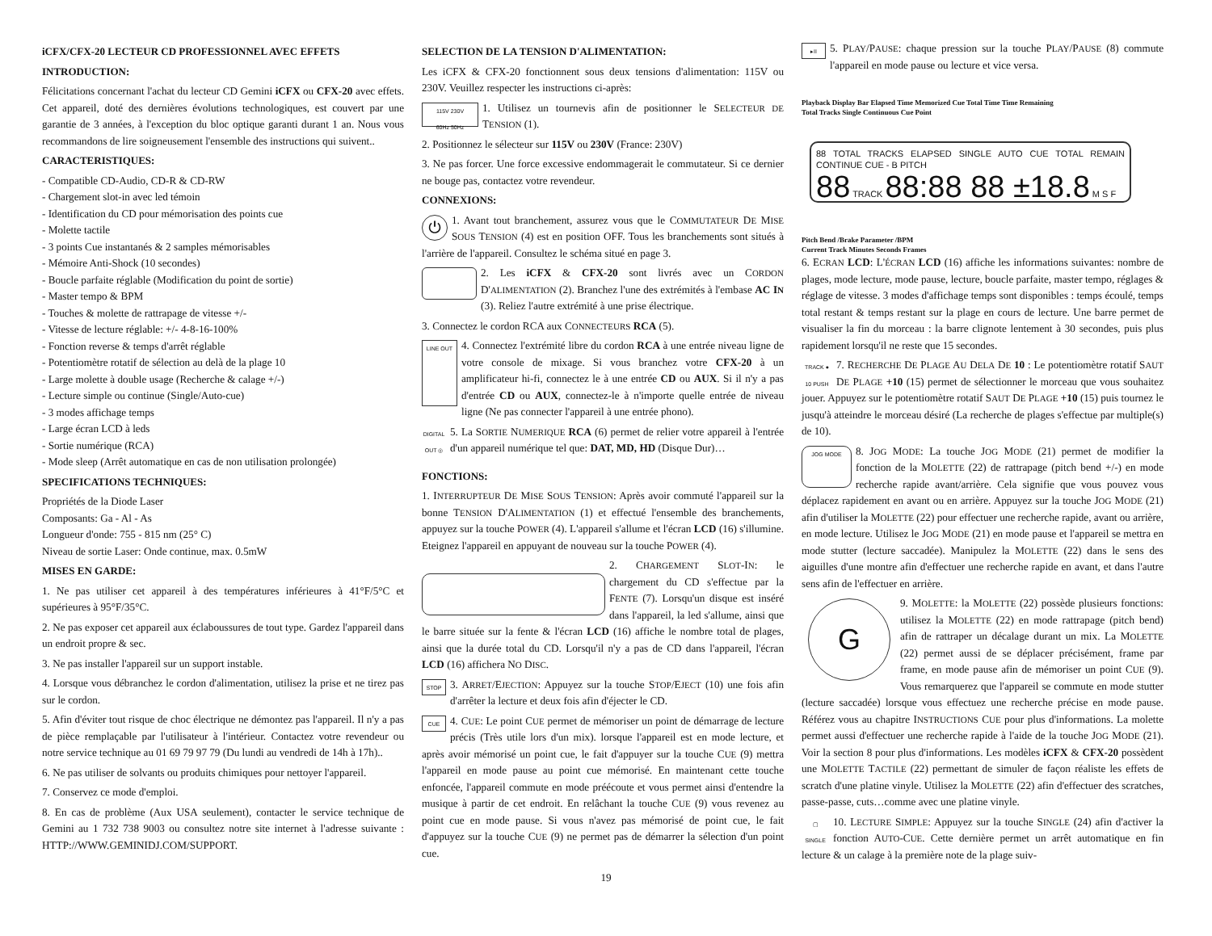iCFX/CFX-20 LECTEUR CD PROFESSIONNEL AVEC EFFETS
INTRODUCTION:
Félicitations concernant l'achat du lecteur CD Gemini iCFX ou CFX-20 avec effets. Cet appareil, doté des dernières évolutions technologiques, est couvert par une garantie de 3 années, à l'exception du bloc optique garanti durant 1 an. Nous vous recommandons de lire soigneusement l'ensemble des instructions qui suivent..
CARACTERISTIQUES:
- Compatible CD-Audio, CD-R & CD-RW
- Chargement slot-in avec led témoin
- Identification du CD pour mémorisation des points cue
- Molette tactile
- 3 points Cue instantanés & 2 samples mémorisables
- Mémoire Anti-Shock (10 secondes)
- Boucle parfaite réglable (Modification du point de sortie)
- Master tempo & BPM
- Touches & molette de rattrapage de vitesse +/-
- Vitesse de lecture réglable: +/- 4-8-16-100%
- Fonction reverse & temps d'arrêt réglable
- Potentiomètre rotatif de sélection au delà de la plage 10
- Large molette à double usage (Recherche & calage +/-)
- Lecture simple ou continue (Single/Auto-cue)
- 3 modes affichage temps
- Large écran LCD à leds
- Sortie numérique (RCA)
- Mode sleep (Arrêt automatique en cas de non utilisation prolongée)
SPECIFICATIONS TECHNIQUES:
Propriétés de la Diode Laser
Composants: Ga - Al - As
Longueur d'onde: 755 - 815 nm (25° C)
Niveau de sortie Laser: Onde continue, max. 0.5mW
MISES EN GARDE:
1. Ne pas utiliser cet appareil à des températures inférieures à 41°F/5°C et supérieures à 95°F/35°C.
2. Ne pas exposer cet appareil aux éclaboussures de tout type. Gardez l'appareil dans un endroit propre & sec.
3. Ne pas installer l'appareil sur un support instable.
4. Lorsque vous débranchez le cordon d'alimentation, utilisez la prise et ne tirez pas sur le cordon.
5. Afin d'éviter tout risque de choc électrique ne démontez pas l'appareil. Il n'y a pas de pièce remplaçable par l'utilisateur à l'intérieur. Contactez votre revendeur ou notre service technique au 01 69 79 97 79 (Du lundi au vendredi de 14h à 17h)..
6. Ne pas utiliser de solvants ou produits chimiques pour nettoyer l'appareil.
7. Conservez ce mode d'emploi.
8. En cas de problème (Aux USA seulement), contacter le service technique de Gemini au 1 732 738 9003 ou consultez notre site internet à l'adresse suivante : HTTP://WWW.GEMINIDJ.COM/SUPPORT.
SELECTION DE LA TENSION D'ALIMENTATION:
Les iCFX & CFX-20 fonctionnent sous deux tensions d'alimentation: 115V ou 230V. Veuillez respecter les instructions ci-après:
115V 230V
60Hz 50Hz 1. Utilisez un tournevis afin de positionner le SELECTEUR DE TENSION (1).
2. Positionnez le sélecteur sur 115V ou 230V (France: 230V)
3. Ne pas forcer. Une force excessive endommagerait le commutateur. Si ce dernier ne bouge pas, contactez votre revendeur.
CONNEXIONS:
⏻ 1. Avant tout branchement, assurez vous que le COMMUTATEUR DE MISE SOUS TENSION (4) est en position OFF. Tous les branchements sont situés à l'arrière de l'appareil. Consultez le schéma situé en page 3.
2. Les iCFX & CFX-20 sont livrés avec un CORDON D'ALIMENTATION (2). Branchez l'une des extrémités à l'embase AC IN (3). Reliez l'autre extrémité à une prise électrique.
3. Connectez le cordon RCA aux CONNECTEURS RCA (5).
LINE OUT 4. Connectez l'extrémité libre du cordon RCA à une entrée niveau ligne de votre console de mixage. Si vous branchez votre CFX-20 à un amplificateur hi-fi, connectez le à une entrée CD ou AUX. Si il n'y a pas d'entrée CD ou AUX, connectez-le à n'importe quelle entrée de niveau ligne (Ne pas connecter l'appareil à une entrée phono).
DIGITAL OUT ◎ 5. La SORTIE NUMERIQUE RCA (6) permet de relier votre appareil à l'entrée d'un appareil numérique tel que: DAT, MD, HD (Disque Dur)…
FONCTIONS:
1. INTERRUPTEUR DE MISE SOUS TENSION: Après avoir commuté l'appareil sur la bonne TENSION D'ALIMENTATION (1) et effectué l'ensemble des branchements, appuyez sur la touche POWER (4). L'appareil s'allume et l'écran LCD (16) s'illumine. Eteignez l'appareil en appuyant de nouveau sur la touche POWER (4).
2. CHARGEMENT SLOT-IN: le chargement du CD s'effectue par la FENTE (7). Lorsqu'un disque est inséré dans l'appareil, la led s'allume, ainsi que le barre située sur la fente & l'écran LCD (16) affiche le nombre total de plages, ainsi que la durée total du CD. Lorsqu'il n'y a pas de CD dans l'appareil, l'écran LCD (16) affichera NO DISC.
STOP 3. ARRET/EJECTION: Appuyez sur la touche STOP/EJECT (10) une fois afin d'arrêter la lecture et deux fois afin d'éjecter le CD.
CUE 4. CUE: Le point CUE permet de mémoriser un point de démarrage de lecture précis (Très utile lors d'un mix). lorsque l'appareil est en mode lecture, et après avoir mémorisé un point cue, le fait d'appuyer sur la touche CUE (9) mettra l'appareil en mode pause au point cue mémorisé. En maintenant cette touche enfoncée, l'appareil commute en mode préécoute et vous permet ainsi d'entendre la musique à partir de cet endroit. En relâchant la touche CUE (9) vous revenez au point cue en mode pause. Si vous n'avez pas mémorisé de point cue, le fait d'appuyez sur la touche CUE (9) ne permet pas de démarrer la sélection d'un point cue.
▸II 5. PLAY/PAUSE: chaque pression sur la touche PLAY/PAUSE (8) commute l'appareil en mode pause ou lecture et vice versa.
Playback Display Bar Elapsed Time Memorized Cue Total Time Time Remaining
Total Tracks Single Continuous Cue Point
88 TOTAL TRACKS ELAPSED SINGLE AUTO CUE TOTAL REMAIN CONTINUE CUE - B PITCH
88 TRACK 88:88 88 ±18.8 M S F
Pitch Bend /Brake Parameter /BPM
Current Track Minutes Seconds Frames
6. ECRAN LCD: L'ÉCRAN LCD (16) affiche les informations suivantes: nombre de plages, mode lecture, mode pause, lecture, boucle parfaite, master tempo, réglages & réglage de vitesse. 3 modes d'affichage temps sont disponibles : temps écoulé, temps total restant & temps restant sur la plage en cours de lecture. Une barre permet de visualiser la fin du morceau : la barre clignote lentement à 30 secondes, puis plus rapidement lorsqu'il ne reste que 15 secondes.
TRACK ● 10 PUSH 7. RECHERCHE DE PLAGE AU DELA DE 10 : Le potentiomètre rotatif SAUT DE PLAGE +10 (15) permet de sélectionner le morceau que vous souhaitez jouer. Appuyez sur le potentiomètre rotatif SAUT DE PLAGE +10 (15) puis tournez le jusqu'à atteindre le morceau désiré (La recherche de plages s'effectue par multiple(s) de 10).
JOG MODE 8. JOG MODE: La touche JOG MODE (21) permet de modifier la fonction de la MOLETTE (22) de rattrapage (pitch bend +/-) en mode recherche rapide avant/arrière. Cela signifie que vous pouvez vous déplacez rapidement en avant ou en arrière. Appuyez sur la touche JOG MODE (21) afin d'utiliser la MOLETTE (22) pour effectuer une recherche rapide, avant ou arrière, en mode lecture. Utilisez le JOG MODE (21) en mode pause et l'appareil se mettra en mode stutter (lecture saccadée). Manipulez la MOLETTE (22) dans le sens des aiguilles d'une montre afin d'effectuer une recherche rapide en avant, et dans l'autre sens afin de l'effectuer en arrière.
G 9. MOLETTE: la MOLETTE (22) possède plusieurs fonctions: utilisez la MOLETTE (22) en mode rattrapage (pitch bend) afin de rattraper un décalage durant un mix. La MOLETTE (22) permet aussi de se déplacer précisément, frame par frame, en mode pause afin de mémoriser un point CUE (9). Vous remarquerez que l'appareil se commute en mode stutter (lecture saccadée) lorsque vous effectuez une recherche précise en mode pause. Référez vous au chapitre INSTRUCTIONS CUE pour plus d'informations. La molette permet aussi d'effectuer une recherche rapide à l'aide de la touche JOG MODE (21). Voir la section 8 pour plus d'informations. Les modèles iCFX & CFX-20 possèdent une MOLETTE TACTILE (22) permettant de simuler de façon réaliste les effets de scratch d'une platine vinyle. Utilisez la MOLETTE (22) afin d'effectuer des scratches, passe-passe, cuts…comme avec une platine vinyle.
▢ SINGLE 10. LECTURE SIMPLE: Appuyez sur la touche SINGLE (24) afin d'activer la fonction AUTO-CUE. Cette dernière permet un arrêt automatique en fin lecture & un calage à la première note de la plage suiv-
19